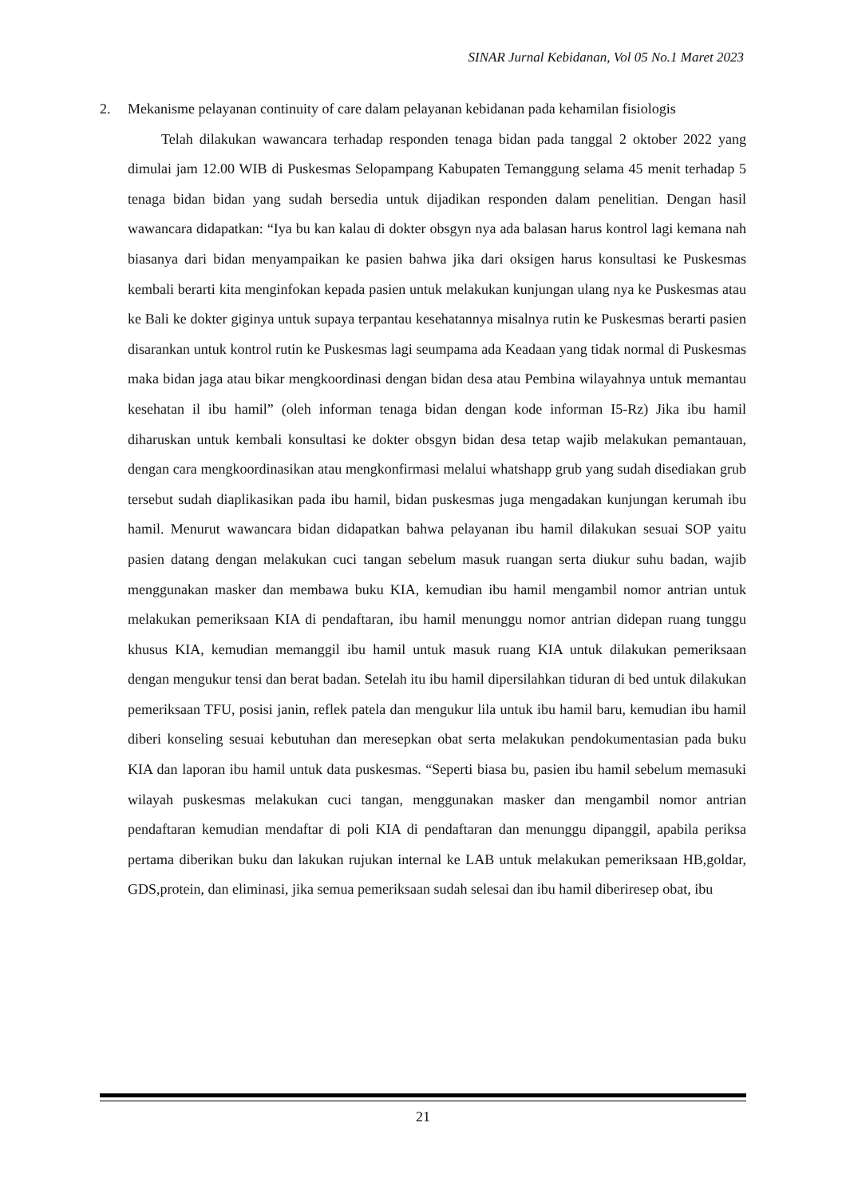SINAR Jurnal Kebidanan, Vol 05 No.1 Maret 2023
2. Mekanisme pelayanan continuity of care dalam pelayanan kebidanan pada kehamilan fisiologis
Telah dilakukan wawancara terhadap responden tenaga bidan pada tanggal 2 oktober 2022 yang dimulai jam 12.00 WIB di Puskesmas Selopampang Kabupaten Temanggung selama 45 menit terhadap 5 tenaga bidan bidan yang sudah bersedia untuk dijadikan responden dalam penelitian. Dengan hasil wawancara didapatkan: “Iya bu kan kalau di dokter obsgyn nya ada balasan harus kontrol lagi kemana nah biasanya dari bidan menyampaikan ke pasien bahwa jika dari oksigen harus konsultasi ke Puskesmas kembali berarti kita menginfokan kepada pasien untuk melakukan kunjungan ulang nya ke Puskesmas atau ke Bali ke dokter giginya untuk supaya terpantau kesehatannya misalnya rutin ke Puskesmas berarti pasien disarankan untuk kontrol rutin ke Puskesmas lagi seumpama ada Keadaan yang tidak normal di Puskesmas maka bidan jaga atau bikar mengkoordinasi dengan bidan desa atau Pembina wilayahnya untuk memantau kesehatan il ibu hamil” (oleh informan tenaga bidan dengan kode informan I5-Rz) Jika ibu hamil diharuskan untuk kembali konsultasi ke dokter obsgyn bidan desa tetap wajib melakukan pemantauan, dengan cara mengkoordinasikan atau mengkonfirmasi melalui whatshapp grub yang sudah disediakan grub tersebut sudah diaplikasikan pada ibu hamil, bidan puskesmas juga mengadakan kunjungan kerumah ibu hamil. Menurut wawancara bidan didapatkan bahwa pelayanan ibu hamil dilakukan sesuai SOP yaitu pasien datang dengan melakukan cuci tangan sebelum masuk ruangan serta diukur suhu badan, wajib menggunakan masker dan membawa buku KIA, kemudian ibu hamil mengambil nomor antrian untuk melakukan pemeriksaan KIA di pendaftaran, ibu hamil menunggu nomor antrian didepan ruang tunggu khusus KIA, kemudian memanggil ibu hamil untuk masuk ruang KIA untuk dilakukan pemeriksaan dengan mengukur tensi dan berat badan. Setelah itu ibu hamil dipersilahkan tiduran di bed untuk dilakukan pemeriksaan TFU, posisi janin, reflek patela dan mengukur lila untuk ibu hamil baru, kemudian ibu hamil diberi konseling sesuai kebutuhan dan meresepkan obat serta melakukan pendokumentasian pada buku KIA dan laporan ibu hamil untuk data puskesmas. “Seperti biasa bu, pasien ibu hamil sebelum memasuki wilayah puskesmas melakukan cuci tangan, menggunakan masker dan mengambil nomor antrian pendaftaran kemudian mendaftar di poli KIA di pendaftaran dan menunggu dipanggil, apabila periksa pertama diberikan buku dan lakukan rujukan internal ke LAB untuk melakukan pemeriksaan HB,goldar, GDS,protein, dan eliminasi, jika semua pemeriksaan sudah selesai dan ibu hamil diberiresep obat, ibu
21